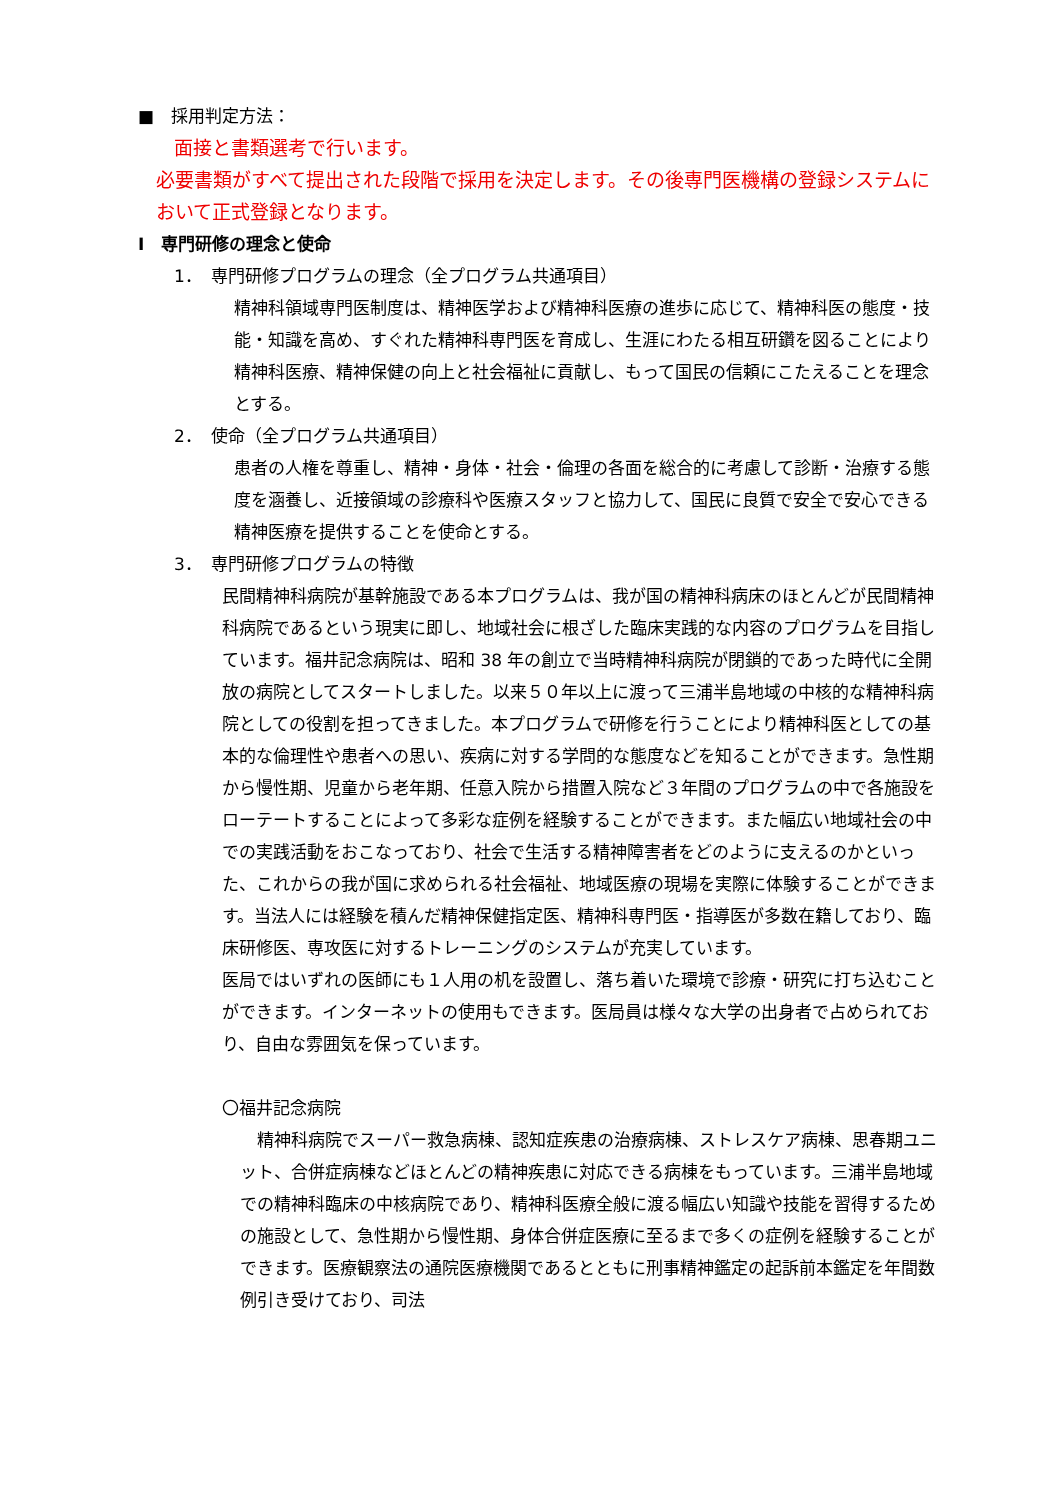■　採用判定方法：
面接と書類選考で行います。
必要書類がすべて提出された段階で採用を決定します。その後専門医機構の登録システムにおいて正式登録となります。
Ⅰ　専門研修の理念と使命
1．　専門研修プログラムの理念（全プログラム共通項目）
精神科領域専門医制度は、精神医学および精神科医療の進歩に応じて、精神科医の態度・技能・知識を高め、すぐれた精神科専門医を育成し、生涯にわたる相互研鑽を図ることにより精神科医療、精神保健の向上と社会福祉に貢献し、もって国民の信頼にこたえることを理念とする。
2．　使命（全プログラム共通項目）
患者の人権を尊重し、精神・身体・社会・倫理の各面を総合的に考慮して診断・治療する態度を涵養し、近接領域の診療科や医療スタッフと協力して、国民に良質で安全で安心できる精神医療を提供することを使命とする。
3．　専門研修プログラムの特徴
民間精神科病院が基幹施設である本プログラムは、我が国の精神科病床のほとんどが民間精神科病院であるという現実に即し、地域社会に根ざした臨床実践的な内容のプログラムを目指しています。福井記念病院は、昭和 38 年の創立で当時精神科病院が閉鎖的であった時代に全開放の病院としてスタートしました。以来５０年以上に渡って三浦半島地域の中核的な精神科病院としての役割を担ってきました。本プログラムで研修を行うことにより精神科医としての基本的な倫理性や患者への思い、疾病に対する学問的な態度などを知ることができます。急性期から慢性期、児童から老年期、任意入院から措置入院など３年間のプログラムの中で各施設をローテートすることによって多彩な症例を経験することができます。また幅広い地域社会の中での実践活動をおこなっており、社会で生活する精神障害者をどのように支えるのかといった、これからの我が国に求められる社会福祉、地域医療の現場を実際に体験することができます。当法人には経験を積んだ精神保健指定医、精神科専門医・指導医が多数在籍しており、臨床研修医、専攻医に対するトレーニングのシステムが充実しています。
医局ではいずれの医師にも１人用の机を設置し、落ち着いた環境で診療・研究に打ち込むことができます。インターネットの使用もできます。医局員は様々な大学の出身者で占められており、自由な雰囲気を保っています。
〇福井記念病院
　精神科病院でスーパー救急病棟、認知症疾患の治療病棟、ストレスケア病棟、思春期ユニット、合併症病棟などほとんどの精神疾患に対応できる病棟をもっています。三浦半島地域での精神科臨床の中核病院であり、精神科医療全般に渡る幅広い知識や技能を習得するための施設として、急性期から慢性期、身体合併症医療に至るまで多くの症例を経験することができます。医療観察法の通院医療機関であるとともに刑事精神鑑定の起訴前本鑑定を年間数例引き受けており、司法